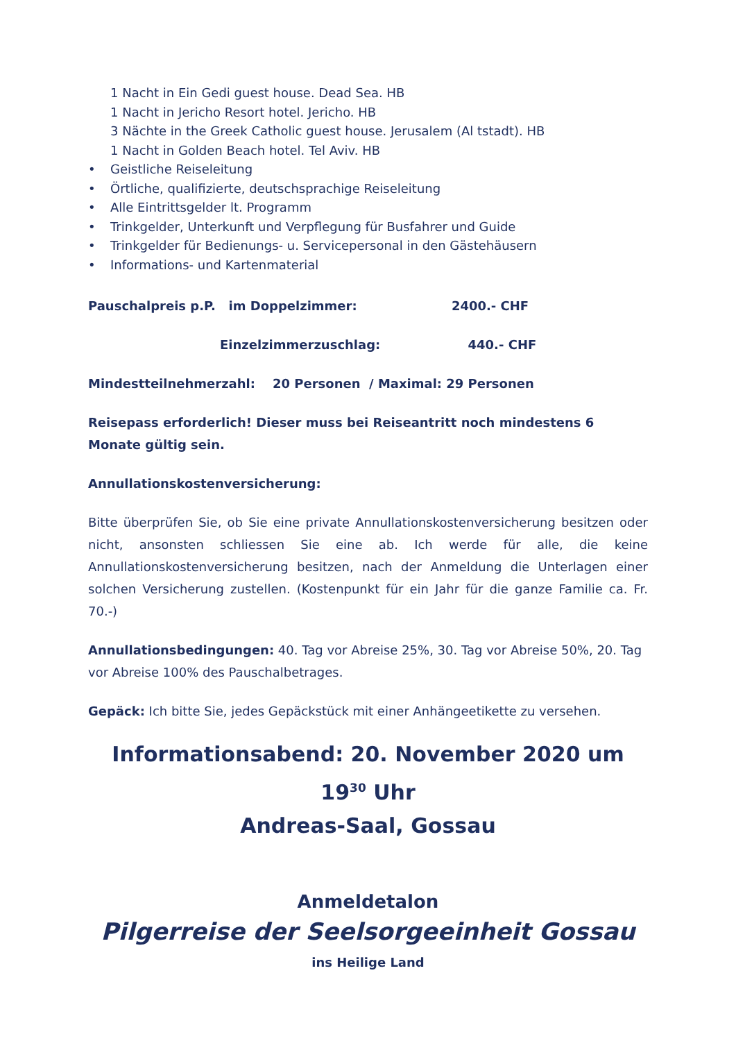1 Nacht in Ein Gedi guest house. Dead Sea. HB
1 Nacht in Jericho Resort hotel. Jericho. HB
3 Nächte in the Greek Catholic guest house. Jerusalem (Al tstadt). HB
1 Nacht in Golden Beach hotel. Tel Aviv. HB
• Geistliche Reiseleitung
• Örtliche, qualifizierte, deutschsprachige Reiseleitung
• Alle Eintrittsgelder lt. Programm
• Trinkgelder, Unterkunft und Verpflegung für Busfahrer und Guide
• Trinkgelder für Bedienungs- u. Servicepersonal in den Gästehäusern
• Informations- und Kartenmaterial
Pauschalpreis p.P. im Doppelzimmer: 2400.- CHF
Einzelzimmerzuschlag: 440.- CHF
Mindestteilnehmerzahl: 20 Personen / Maximal: 29 Personen
Reisepass erforderlich! Dieser muss bei Reiseantritt noch mindestens 6 Monate gültig sein.
Annullationskostenversicherung:
Bitte überprüfen Sie, ob Sie eine private Annullationskostenversicherung besitzen oder nicht, ansonsten schliessen Sie eine ab. Ich werde für alle, die keine Annullationskostenversicherung besitzen, nach der Anmeldung die Unterlagen einer solchen Versicherung zustellen. (Kostenpunkt für ein Jahr für die ganze Familie ca. Fr. 70.-)
Annullationsbedingungen: 40. Tag vor Abreise 25%, 30. Tag vor Abreise 50%, 20. Tag vor Abreise 100% des Pauschalbetrages.
Gepäck: Ich bitte Sie, jedes Gepäckstück mit einer Anhängeetikette zu versehen.
Informationsabend: 20. November 2020 um 19<sup>30</sup> Uhr
Andreas-Saal, Gossau
Anmeldetalon
Pilgerreise der Seelsorgeeinheit Gossau
ins Heilige Land